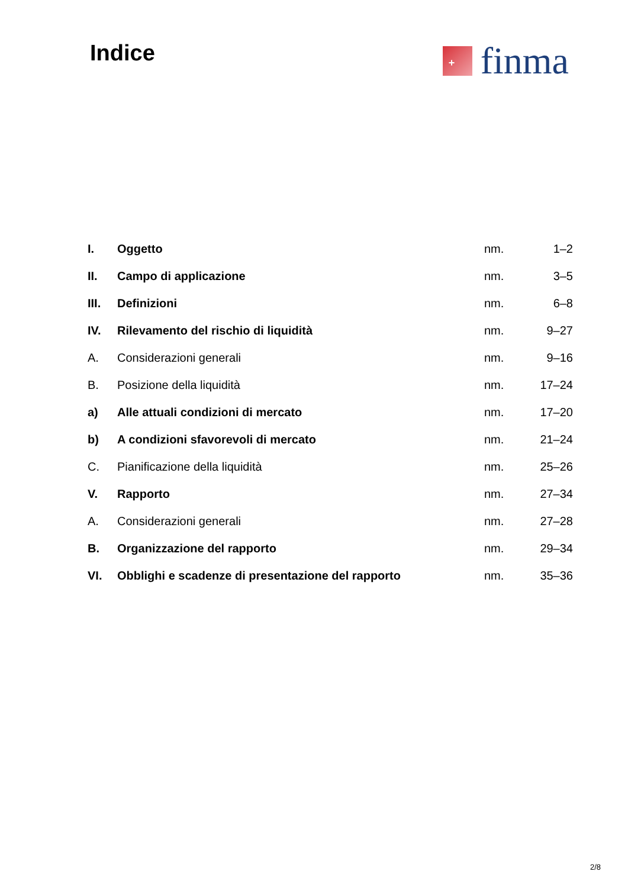Indice
+
finma
| I. | Oggetto | nm. | 1–2 |
| II. | Campo di applicazione | nm. | 3–5 |
| III. | Definizioni | nm. | 6–8 |
| IV. | Rilevamento del rischio di liquidità | nm. | 9–27 |
| A. | Considerazioni generali | nm. | 9–16 |
| B. | Posizione della liquidità | nm. | 17–24 |
| a) | Alle attuali condizioni di mercato | nm. | 17–20 |
| b) | A condizioni sfavorevoli di mercato | nm. | 21–24 |
| C. | Pianificazione della liquidità | nm. | 25–26 |
| V. | Rapporto | nm. | 27–34 |
| A. | Considerazioni generali | nm. | 27–28 |
| B. | Organizzazione del rapporto | nm. | 29–34 |
| VI. | Obblighi e scadenze di presentazione del rapporto | nm. | 35–36 |
2/8